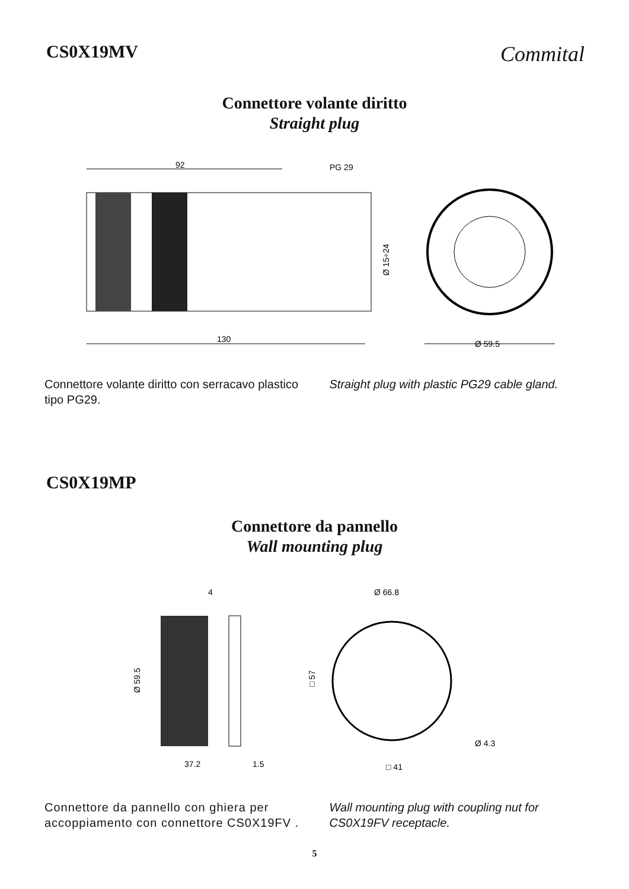CS0X19MV
Commital
Connettore volante diritto
Straight plug
92
PG 29
130
Ø 15÷24
Ø 59.5
Connettore volante diritto con serracavo plastico tipo PG29.
Straight plug with plastic PG29 cable gland.
CS0X19MP
Connettore da pannello
Wall mounting plug
4
Ø 59.5
37.2
1.5
Ø 66.8
□ 57
Ø 4.3
□ 41
Connettore da pannello con ghiera per accoppiamento con connettore CS0X19FV .
Wall mounting plug with coupling nut for CS0X19FV receptacle.
5